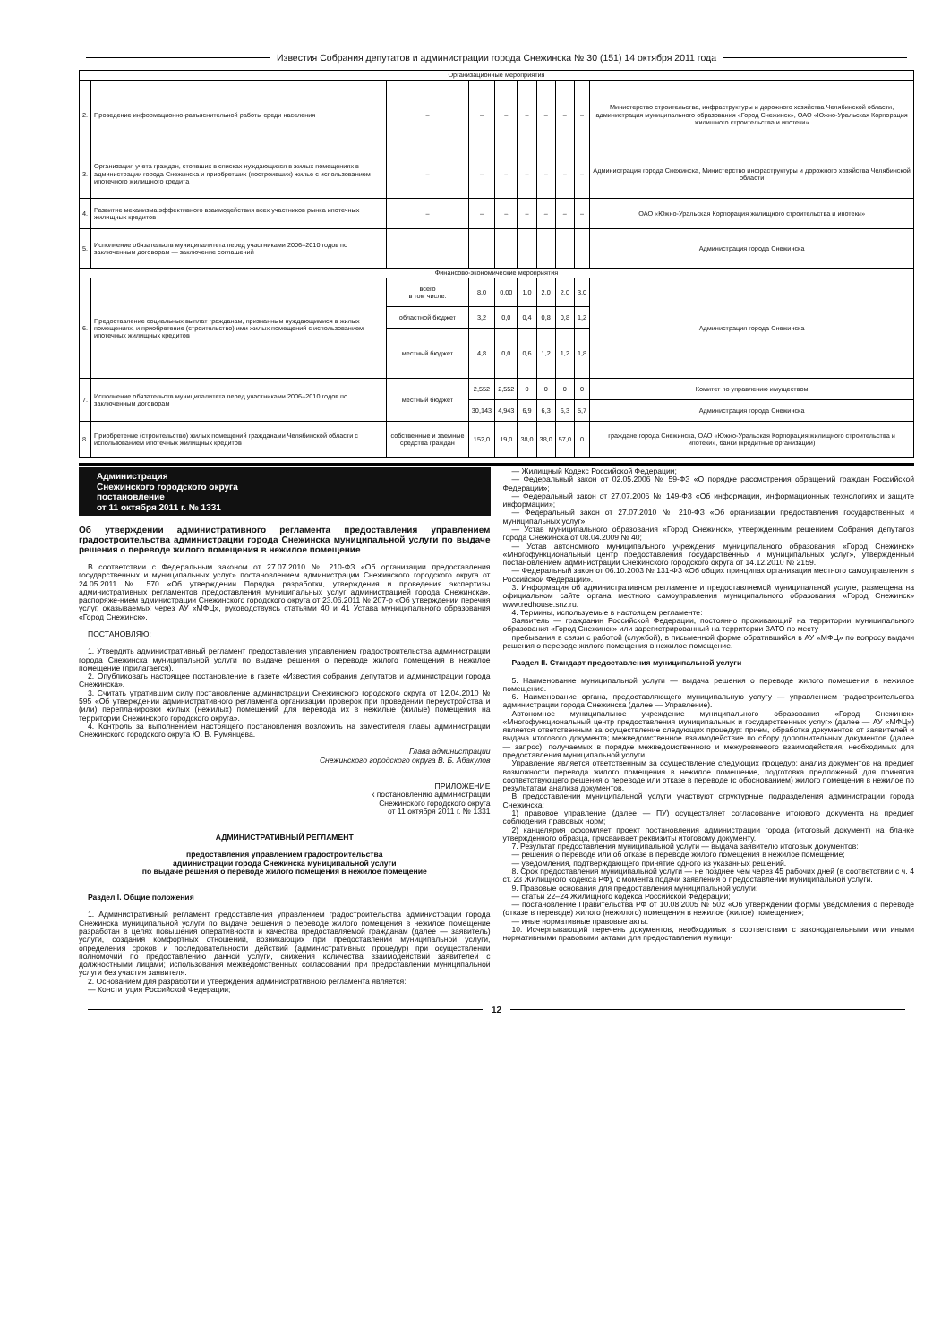Известия Собрания депутатов и администрации города Снежинска № 30 (151) 14 октября 2011 года
| Организационные мероприятия | | | | | | | | | |
| 2. | Проведение информационно-разъяснительной работы среди населения | – | – | – | – | – | – | – | Министерство строительства, инфраструктуры и дорожного хозяйства Челябинской области, администрация муниципального образования «Город Снежинск», ОАО «Южно-Уральская Корпорация жилищного строительства и ипотеки» |
| 3. | Организация учета граждан, стоявших в списках нуждающихся в жилых помещениях в администрации города Снежинска и приобретших (построивших) жилье с использованием ипотечного жилищного кредита | – | – | – | – | – | – | – | Администрация города Снежинска, Министерство инфраструктуры и дорожного хозяйства Челябинской области |
| 4. | Развитие механизма эффективного взаимодействия всех участников рынка ипотечных жилищных кредитов | – | – | – | – | – | – | – | ОАО «Южно-Уральская Корпорация жилищного строительства и ипотеки» |
| 5. | Исполнение обязательств муниципалитета перед участниками 2006–2010 годов по заключенным договорам — заключение соглашений | | | | | | | | Администрация города Снежинска |
| Финансово-экономические мероприятия | | | | | | | | | |
| 6. | Предоставление социальных выплат гражданам, признанным нуждающимися в жилых помещениях, и приобретение (строительство) ими жилых помещений с использованием ипотечных жилищных кредитов | всего в том числе: | 8,0 | 0,00 | 1,0 | 2,0 | 2,0 | 3,0 | Администрация города Снежинска |
| | | областной бюджет | 3,2 | 0,0 | 0,4 | 0,8 | 0,8 | 1,2 | |
| | | местный бюджет | 4,8 | 0,0 | 0,6 | 1,2 | 1,2 | 1,8 | |
| 7. | Исполнение обязательств муниципалитета перед участниками 2006–2010 годов по заключенным договорам | местный бюджет | 2,552 | 2,552 | 0 | 0 | 0 | 0 | Комитет по управлению имуществом |
| | | | 30,143 | 4,943 | 6,9 | 6,3 | 6,3 | 5,7 | Администрация города Снежинска |
| 8. | Приобретение (строительство) жилых помещений гражданами Челябинской области с использованием ипотечных жилищных кредитов | собственные и заемные средства граждан | 152,0 | 19,0 | 38,0 | 38,0 | 57,0 | 0 | граждане города Снежинска, ОАО «Южно-Уральская Корпорация жилищного строительства и ипотеки», банки (кредитные организации) |
Администрация
Снежинского городского округа
постановление
от 11 октября 2011 г. № 1331
Об утверждении административного регламента предоставления управлением градостроительства администрации города Снежинска муниципальной услуги по выдаче решения о переводе жилого помещения в нежилое помещение
В соответствии с Федеральным законом от 27.07.2010 № 210-ФЗ «Об организации предоставления государственных и муниципальных услуг» постановлением администрации Снежинского городского округа от 24.05.2011 № 570 «Об утверждении Порядка разработки, утверждения и проведения экспертизы административных регламентов предоставления муниципальных услуг администрацией города Снежинска», распоряже-нием администрации Снежинского городского округа от 23.06.2011 № 207-р «Об утверждении перечня услуг, оказываемых через АУ «МФЦ», руководствуясь статьями 40 и 41 Устава муниципального образования «Город Снежинск»,
ПОСТАНОВЛЯЮ:
1. Утвердить административный регламент предоставления управлением градостроительства администрации города Снежинска муниципальной услуги по выдаче решения о переводе жилого помещения в нежилое помещение (прилагается).
2. Опубликовать настоящее постановление в газете «Известия собрания депутатов и администрации города Снежинска».
3. Считать утратившим силу постановление администрации Снежинского городского округа от 12.04.2010 № 595 «Об утверждении административного регламента организации проверок при проведении переустройства и (или) перепланировки жилых (нежилых) помещений для перевода их в нежилые (жилые) помещения на территории Снежинского городского округа».
4. Контроль за выполнением настоящего постановления возложить на заместителя главы администрации Снежинского городского округа Ю. В. Румянцева.
Глава администрации
Снежинского городского округа В. Б. Абакулов
ПРИЛОЖЕНИЕ
к постановлению администрации
Снежинского городского округа
от 11 октября 2011 г. № 1331
АДМИНИСТРАТИВНЫЙ РЕГЛАМЕНТ
предоставления управлением градостроительства
администрации города Снежинска муниципальной услуги
по выдаче решения о переводе жилого помещения в нежилое помещение
Раздел I. Общие положения
1. Административный регламент предоставления управлением градостроительства администрации города Снежинска муниципальной услуги по выдаче решения о переводе жилого помещения в нежилое помещение разработан в целях повышения оперативности и качества предоставляемой гражданам (далее — заявитель) услуги, создания комфортных отношений, возникающих при предоставлении муниципальной услуги, определения сроков и последовательности действий (административных процедур) при осуществлении полномочий по предоставлению данной услуги, снижения количества взаимодействий заявителей с должностными лицами; использования межведомственных согласований при предоставлении муниципальной услуги без участия заявителя.
2. Основанием для разработки и утверждения административного регламента является:
— Конституция Российской Федерации;
— Жилищный Кодекс Российской Федерации;
— Федеральный закон от 02.05.2006 № 59-ФЗ «О порядке рассмотрения обращений граждан Российской Федерации»;
— Федеральный закон от 27.07.2006 № 149-ФЗ «Об информации, информационных технологиях и защите информации»;
— Федеральный закон от 27.07.2010 № 210-ФЗ «Об организации предоставления государственных и муниципальных услуг»;
— Устав муниципального образования «Город Снежинск», утвержденным решением Собрания депутатов города Снежинска от 08.04.2009 № 40;
— Устав автономного муниципального учреждения муниципального образования «Город Снежинск» «Многофункциональный центр предоставления государственных и муниципальных услуг», утвержденный постановлением администрации Снежинского городского округа от 14.12.2010 № 2159.
— Федеральный закон от 06.10.2003 № 131-ФЗ «Об общих принципах организации местного самоуправления в Российской Федерации».
3. Информация об административном регламенте и предоставляемой муниципальной услуге, размещена на официальном сайте органа местного самоуправления муниципального образования «Город Снежинск» www.redhouse.snz.ru.
4. Термины, используемые в настоящем регламенте:
Заявитель — гражданин Российской Федерации, постоянно проживающий на территории муниципального образования «Город Снежинск» или зарегистрированный на территории ЗАТО по месту
пребывания в связи с работой (службой), в письменной форме обратившийся в АУ «МФЦ» по вопросу выдачи решения о переводе жилого помещения в нежилое помещение.
Раздел II. Стандарт предоставления муниципальной услуги
5. Наименование муниципальной услуги — выдача решения о переводе жилого помещения в нежилое помещение.
6. Наименование органа, предоставляющего муниципальную услугу — управлением градостроительства администрации города Снежинска (далее — Управление).
Автономное муниципальное учреждение муниципального образования «Город Снежинск» «Многофункциональный центр предоставления муниципальных и государственных услуг» (далее — АУ «МФЦ») является ответственным за осуществление следующих процедур: прием, обработка документов от заявителей и выдача итогового документа; межведомственное взаимодействие по сбору дополнительных документов (далее — запрос), получаемых в порядке межведомственного и межуровневого взаимодействия, необходимых для предоставления муниципальной услуги.
Управление является ответственным за осуществление следующих процедур: анализ документов на предмет возможности перевода жилого помещения в нежилое помещение, подготовка предложений для принятия соответствующего решения о переводе или отказе в переводе (с обоснованием) жилого помещения в нежилое по результатам анализа документов.
В предоставлении муниципальной услуги участвуют структурные подразделения администрации города Снежинска:
1) правовое управление (далее — ПУ) осуществляет согласование итогового документа на предмет соблюдения правовых норм;
2) канцелярия оформляет проект постановления администрации города (итоговый документ) на бланке утвержденного образца, присваивает реквизиты итоговому документу.
7. Результат предоставления муниципальной услуги — выдача заявителю итоговых документов:
— решения о переводе или об отказе в переводе жилого помещения в нежилое помещение;
— уведомления, подтверждающего принятие одного из указанных решений.
8. Срок предоставления муниципальной услуги — не позднее чем через 45 рабочих дней (в соответствии с ч. 4 ст. 23 Жилищного кодекса РФ), с момента подачи заявления о предоставлении муниципальной услуги.
9. Правовые основания для предоставления муниципальной услуги:
— статьи 22–24 Жилищного кодекса Российской Федерации;
— постановление Правительства РФ от 10.08.2005 № 502 «Об утверждении формы уведомления о переводе (отказе в переводе) жилого (нежилого) помещения в нежилое (жилое) помещение»;
— иные нормативные правовые акты.
10. Исчерпывающий перечень документов, необходимых в соответствии с законодательными или иными нормативными правовыми актами для предоставления муници-
12